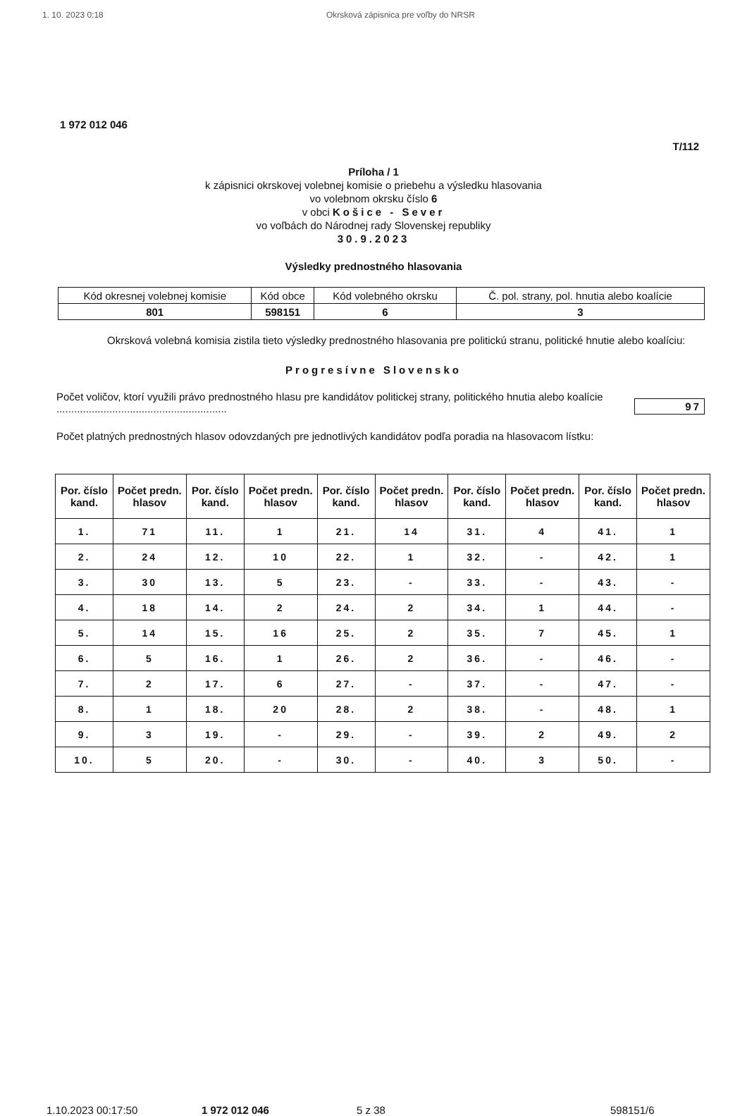1. 10. 2023 0:18 Okrsková zápisnica pre voľby do NRSR
1 972 012 046
T/112
Príloha / 1
k zápisnici okrskovej volebnej komisie o priebehu a výsledku hlasovania
vo volebnom okrsku číslo 6
v obci Košice - Sever
vo voľbách do Národnej rady Slovenskej republiky
30.9.2023
Výsledky prednostného hlasovania
| Kód okresnej volebnej komisie | Kód obce | Kód volebného okrsku | Č. pol. strany, pol. hnutia alebo koalície |
| 801 | 598151 | 6 | 3 |
Okrsková volebná komisia zistila tieto výsledky prednostného hlasovania pre politickú stranu, politické hnutie alebo koalíciu:
Progresívne Slovensko
Počet voličov, ktorí využili právo prednostného hlasu pre kandidátov politickej strany, politického hnutia alebo koalície ..........................................................
97
Počet platných prednostných hlasov odovzdaných pre jednotlivých kandidátov podľa poradia na hlasovacom lístku:
| Por. číslo kand. | Počet predn. hlasov | Por. číslo kand. | Počet predn. hlasov | Por. číslo kand. | Počet predn. hlasov | Por. číslo kand. | Počet predn. hlasov | Por. číslo kand. | Počet predn. hlasov |
| --- | --- | --- | --- | --- | --- | --- | --- | --- | --- |
| 1. | 71 | 11. | 1 | 21. | 14 | 31. | 4 | 41. | 1 |
| 2. | 24 | 12. | 10 | 22. | 1 | 32. | - | 42. | 1 |
| 3. | 30 | 13. | 5 | 23. | - | 33. | - | 43. | - |
| 4. | 18 | 14. | 2 | 24. | 2 | 34. | 1 | 44. | - |
| 5. | 14 | 15. | 16 | 25. | 2 | 35. | 7 | 45. | 1 |
| 6. | 5 | 16. | 1 | 26. | 2 | 36. | - | 46. | - |
| 7. | 2 | 17. | 6 | 27. | - | 37. | - | 47. | - |
| 8. | 1 | 18. | 20 | 28. | 2 | 38. | - | 48. | 1 |
| 9. | 3 | 19. | - | 29. | - | 39. | 2 | 49. | 2 |
| 10. | 5 | 20. | - | 30. | - | 40. | 3 | 50. | - |
1.10.2023 00:17:50 1 972 012 046 5 z 38 598151/6